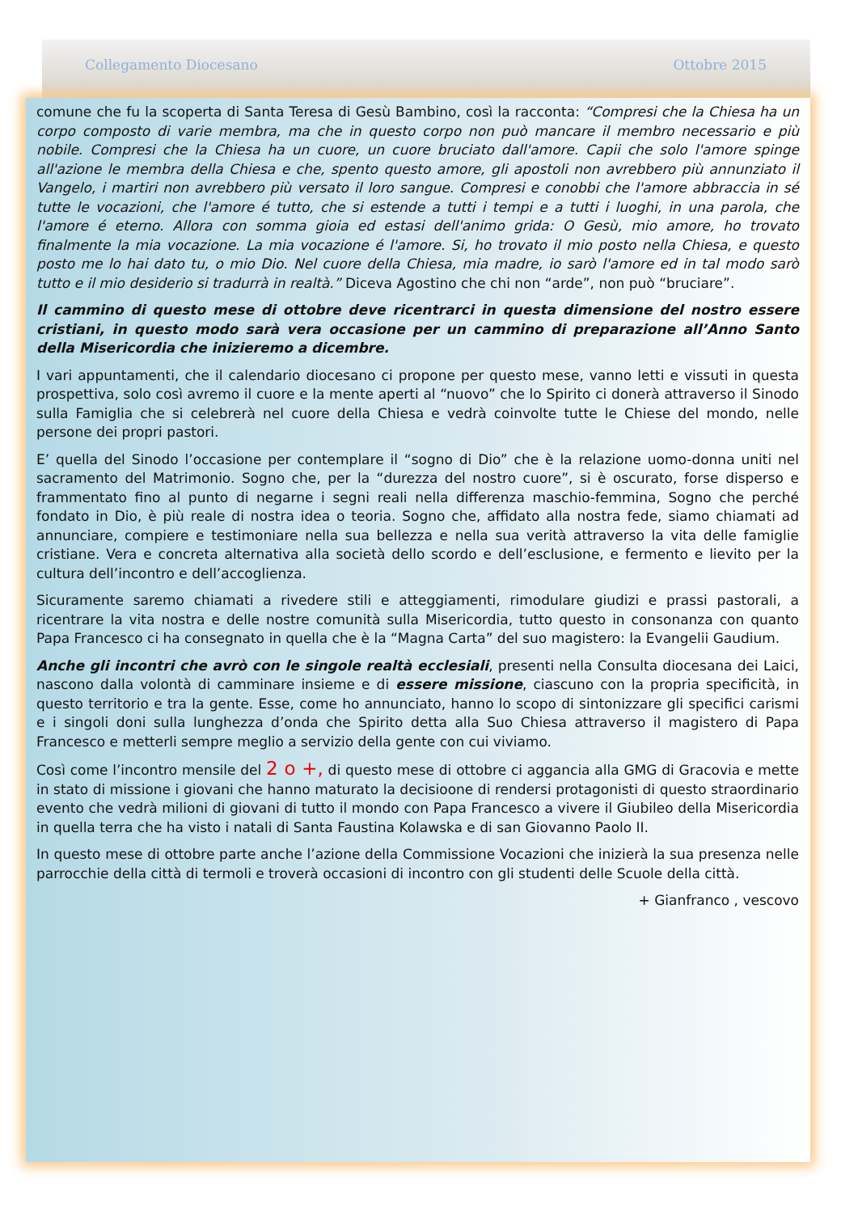Collegamento Diocesano Ottobre 2015
comune che fu la scoperta di Santa Teresa di Gesù Bambino, così la racconta: “Compresi che la Chiesa ha un corpo composto di varie membra, ma che in questo corpo non può mancare il membro necessario e più nobile. Compresi che la Chiesa ha un cuore, un cuore bruciato dall'amore. Capii che solo l'amore spinge all'azione le membra della Chiesa e che, spento questo amore, gli apostoli non avrebbero più annunziato il Vangelo, i martiri non avrebbero più versato il loro sangue. Compresi e conobbi che l'amore abbraccia in sé tutte le vocazioni, che l'amore é tutto, che si estende a tutti i tempi e a tutti i luoghi, in una parola, che l'amore é eterno. Allora con somma gioia ed estasi dell'animo grida: O Gesù, mio amore, ho trovato finalmente la mia vocazione. La mia vocazione é l'amore. Si, ho trovato il mio posto nella Chiesa, e questo posto me lo hai dato tu, o mio Dio. Nel cuore della Chiesa, mia madre, io sarò l'amore ed in tal modo sarò tutto e il mio desiderio si tradurrà in realtà.” Diceva Agostino che chi non “arde”, non può “bruciare”.
Il cammino di questo mese di ottobre deve ricentrarci in questa dimensione del nostro essere cristiani, in questo modo sarà vera occasione per un cammino di preparazione all’Anno Santo della Misericordia che inizieremo a dicembre.
I vari appuntamenti, che il calendario diocesano ci propone per questo mese, vanno letti e vissuti in questa prospettiva, solo così avremo il cuore e la mente aperti al “nuovo” che lo Spirito ci donerà attraverso il Sinodo sulla Famiglia che si celebrerà nel cuore della Chiesa e vedrà coinvolte tutte le Chiese del mondo, nelle persone dei propri pastori.
E’ quella del Sinodo l’occasione per contemplare il “sogno di Dio” che è la relazione uomo-donna uniti nel sacramento del Matrimonio. Sogno che, per la “durezza del nostro cuore”, si è oscurato, forse disperso e frammentato fino al punto di negarne i segni reali nella differenza maschio-femmina, Sogno che perché fondato in Dio, è più reale di nostra idea o teoria. Sogno che, affidato alla nostra fede, siamo chiamati ad annunciare, compiere e testimoniare nella sua bellezza e nella sua verità attraverso la vita delle famiglie cristiane. Vera e concreta alternativa alla società dello scordo e dell’esclusione, e fermento e lievito per la cultura dell’incontro e dell’accoglienza.
Sicuramente saremo chiamati a rivedere stili e atteggiamenti, rimodulare giudizi e prassi pastorali, a ricentrare la vita nostra e delle nostre comunità sulla Misericordia, tutto questo in consonanza con quanto Papa Francesco ci ha consegnato in quella che è la “Magna Carta” del suo magistero: la Evangelii Gaudium.
Anche gli incontri che avrò con le singole realtà ecclesiali, presenti nella Consulta diocesana dei Laici, nascono dalla volontà di camminare insieme e di essere missione, ciascuno con la propria specificità, in questo territorio e tra la gente. Esse, come ho annunciato, hanno lo scopo di sintonizzare gli specifici carismi e i singoli doni sulla lunghezza d’onda che Spirito detta alla Suo Chiesa attraverso il magistero di Papa Francesco e metterli sempre meglio a servizio della gente con cui viviamo.
Così come l’incontro mensile del 2 o +, di questo mese di ottobre ci aggancia alla GMG di Gracovia e mette in stato di missione i giovani che hanno maturato la decisioone di rendersi protagonisti di questo straordinario evento che vedrà milioni di giovani di tutto il mondo con Papa Francesco a vivere il Giubileo della Misericordia in quella terra che ha visto i natali di Santa Faustina Kolawska e di san Giovanno Paolo II.
In questo mese di ottobre parte anche l’azione della Commissione Vocazioni che inizierà la sua presenza nelle parrocchie della città di termoli e troverà occasioni di incontro con gli studenti delle Scuole della città.
+ Gianfranco , vescovo